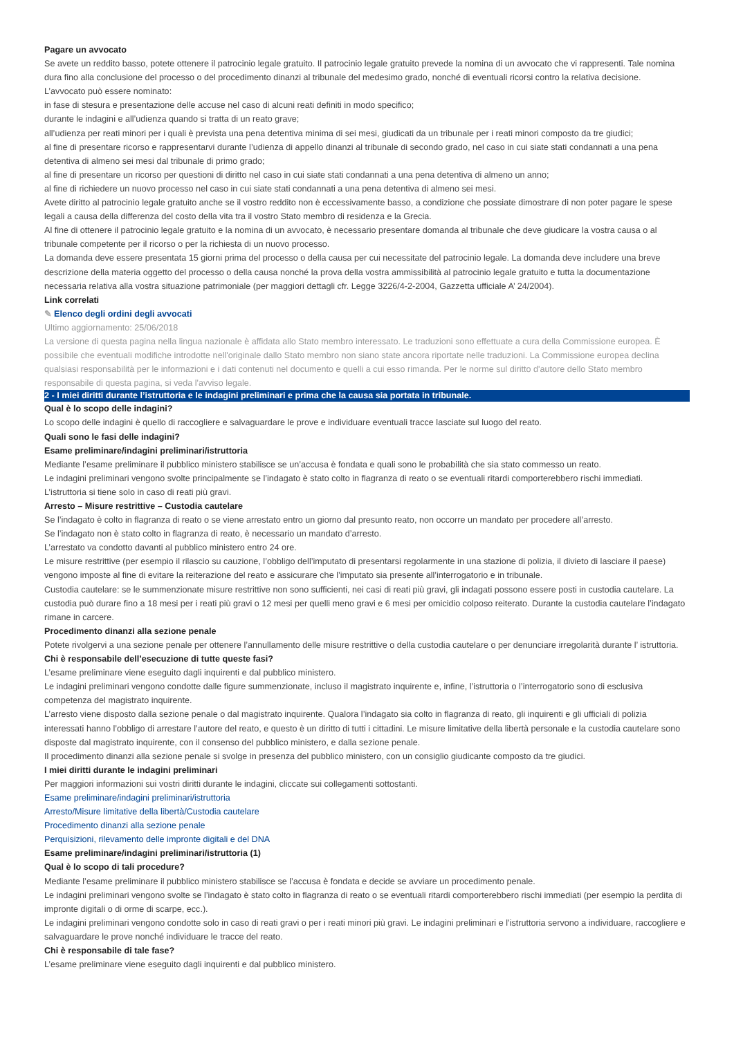Pagare un avvocato
Se avete un reddito basso, potete ottenere il patrocinio legale gratuito. Il patrocinio legale gratuito prevede la nomina di un avvocato che vi rappresenti. Tale nomina dura fino alla conclusione del processo o del procedimento dinanzi al tribunale del medesimo grado, nonché di eventuali ricorsi contro la relativa decisione.
L’avvocato può essere nominato:
in fase di stesura e presentazione delle accuse nel caso di alcuni reati definiti in modo specifico;
durante le indagini e all’udienza quando si tratta di un reato grave;
all’udienza per reati minori per i quali è prevista una pena detentiva minima di sei mesi, giudicati da un tribunale per i reati minori composto da tre giudici;
al fine di presentare ricorso e rappresentarvi durante l’udienza di appello dinanzi al tribunale di secondo grado, nel caso in cui siate stati condannati a una pena detentiva di almeno sei mesi dal tribunale di primo grado;
al fine di presentare un ricorso per questioni di diritto nel caso in cui siate stati condannati a una pena detentiva di almeno un anno;
al fine di richiedere un nuovo processo nel caso in cui siate stati condannati a una pena detentiva di almeno sei mesi.
Avete diritto al patrocinio legale gratuito anche se il vostro reddito non è eccessivamente basso, a condizione che possiate dimostrare di non poter pagare le spese legali a causa della differenza del costo della vita tra il vostro Stato membro di residenza e la Grecia.
Al fine di ottenere il patrocinio legale gratuito e la nomina di un avvocato, è necessario presentare domanda al tribunale che deve giudicare la vostra causa o al tribunale competente per il ricorso o per la richiesta di un nuovo processo.
La domanda deve essere presentata 15 giorni prima del processo o della causa per cui necessitate del patrocinio legale. La domanda deve includere una breve descrizione della materia oggetto del processo o della causa nonché la prova della vostra ammissibilità al patrocinio legale gratuito e tutta la documentazione necessaria relativa alla vostra situazione patrimoniale (per maggiori dettagli cfr. Legge 3226/4-2-2004, Gazzetta ufficiale A’ 24/2004).
Link correlati
✎ Elenco degli ordini degli avvocati
Ultimo aggiornamento: 25/06/2018
La versione di questa pagina nella lingua nazionale è affidata allo Stato membro interessato. Le traduzioni sono effettuate a cura della Commissione europea. È possibile che eventuali modifiche introdotte nell'originale dallo Stato membro non siano state ancora riportate nelle traduzioni. La Commissione europea declina qualsiasi responsabilità per le informazioni e i dati contenuti nel documento e quelli a cui esso rimanda. Per le norme sul diritto d'autore dello Stato membro responsabile di questa pagina, si veda l'avviso legale.
2 - I miei diritti durante l’istruttoria e le indagini preliminari e prima che la causa sia portata in tribunale.
Qual è lo scopo delle indagini?
Lo scopo delle indagini è quello di raccogliere e salvaguardare le prove e individuare eventuali tracce lasciate sul luogo del reato.
Quali sono le fasi delle indagini?
Esame preliminare/indagini preliminari/istruttoria
Mediante l’esame preliminare il pubblico ministero stabilisce se un’accusa è fondata e quali sono le probabilità che sia stato commesso un reato.
Le indagini preliminari vengono svolte principalmente se l’indagato è stato colto in flagranza di reato o se eventuali ritardi comporterebbero rischi immediati.
L’istruttoria si tiene solo in caso di reati più gravi.
Arresto – Misure restrittive – Custodia cautelare
Se l’indagato è colto in flagranza di reato o se viene arrestato entro un giorno dal presunto reato, non occorre un mandato per procedere all’arresto.
Se l’indagato non è stato colto in flagranza di reato, è necessario un mandato d’arresto.
L’arrestato va condotto davanti al pubblico ministero entro 24 ore.
Le misure restrittive (per esempio il rilascio su cauzione, l’obbligo dell’imputato di presentarsi regolarmente in una stazione di polizia, il divieto di lasciare il paese) vengono imposte al fine di evitare la reiterazione del reato e assicurare che l’imputato sia presente all’interrogatorio e in tribunale.
Custodia cautelare: se le summenzionate misure restrittive non sono sufficienti, nei casi di reati più gravi, gli indagati possono essere posti in custodia cautelare. La custodia può durare fino a 18 mesi per i reati più gravi o 12 mesi per quelli meno gravi e 6 mesi per omicidio colposo reiterato. Durante la custodia cautelare l’indagato rimane in carcere.
Procedimento dinanzi alla sezione penale
Potete rivolgervi a una sezione penale per ottenere l’annullamento delle misure restrittive o della custodia cautelare o per denunciare irregolarità durante l’ istruttoria.
Chi è responsabile dell’esecuzione di tutte queste fasi?
L’esame preliminare viene eseguito dagli inquirenti e dal pubblico ministero.
Le indagini preliminari vengono condotte dalle figure summenzionate, incluso il magistrato inquirente e, infine, l’istruttoria o l’interrogatorio sono di esclusiva competenza del magistrato inquirente.
L’arresto viene disposto dalla sezione penale o dal magistrato inquirente. Qualora l’indagato sia colto in flagranza di reato, gli inquirenti e gli ufficiali di polizia interessati hanno l’obbligo di arrestare l’autore del reato, e questo è un diritto di tutti i cittadini. Le misure limitative della libertà personale e la custodia cautelare sono disposte dal magistrato inquirente, con il consenso del pubblico ministero, e dalla sezione penale.
Il procedimento dinanzi alla sezione penale si svolge in presenza del pubblico ministero, con un consiglio giudicante composto da tre giudici.
I miei diritti durante le indagini preliminari
Per maggiori informazioni sui vostri diritti durante le indagini, cliccate sui collegamenti sottostanti.
Esame preliminare/indagini preliminari/istruttoria
Arresto/Misure limitative della libertà/Custodia cautelare
Procedimento dinanzi alla sezione penale
Perquisizioni, rilevamento delle impronte digitali e del DNA
Esame preliminare/indagini preliminari/istruttoria (1)
Qual è lo scopo di tali procedure?
Mediante l’esame preliminare il pubblico ministero stabilisce se l’accusa è fondata e decide se avviare un procedimento penale.
Le indagini preliminari vengono svolte se l’indagato è stato colto in flagranza di reato o se eventuali ritardi comporterebbero rischi immediati (per esempio la perdita di impronte digitali o di orme di scarpe, ecc.).
Le indagini preliminari vengono condotte solo in caso di reati gravi o per i reati minori più gravi. Le indagini preliminari e l’istruttoria servono a individuare, raccogliere e salvaguardare le prove nonché individuare le tracce del reato.
Chi è responsabile di tale fase?
L’esame preliminare viene eseguito dagli inquirenti e dal pubblico ministero.